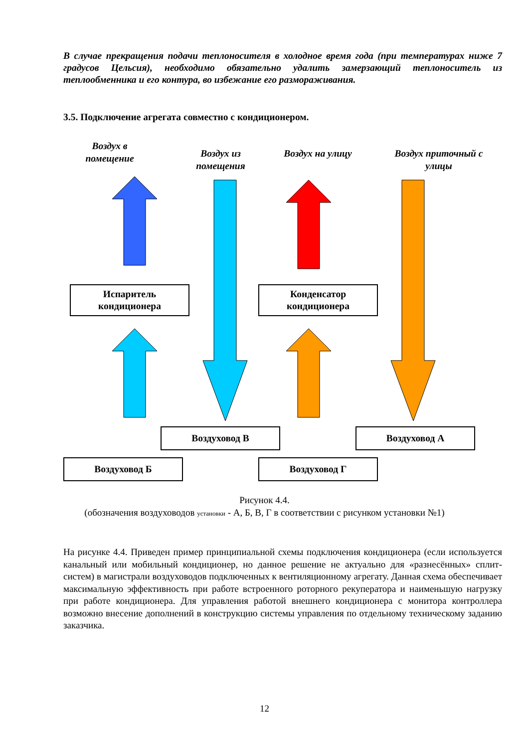В случае прекращения подачи теплоносителя в холодное время года (при температурах ниже 7 градусов Цельсия), необходимо обязательно удалить замерзающий теплоноситель из теплообменника и его контура, во избежание его размораживания.
3.5. Подключение агрегата совместно с кондиционером.
Воздух в помещение
Воздух из помещения
Воздух на улицу
Воздух приточный с улицы
Испаритель кондиционера
Конденсатор кондиционера
Воздуховод В Воздуховод А
Воздуховод Б Воздуховод Г
Рисунок 4.4.
(обозначения воздуховодов установки - А, Б, В, Г в соответствии с рисунком установки №1)
На рисунке 4.4. Приведен пример принципиальной схемы подключения кондиционера (если используется канальный или мобильный кондиционер, но данное решение не актуально для «разнесённых» сплит-систем) в магистрали воздуховодов подключенных к вентиляционному агрегату. Данная схема обеспечивает максимальную эффективность при работе встроенного роторного рекуператора и наименьшую нагрузку при работе кондиционера. Для управления работой внешнего кондиционера с монитора контроллера возможно внесение дополнений в конструкцию системы управления по отдельному техническому заданию заказчика.
12